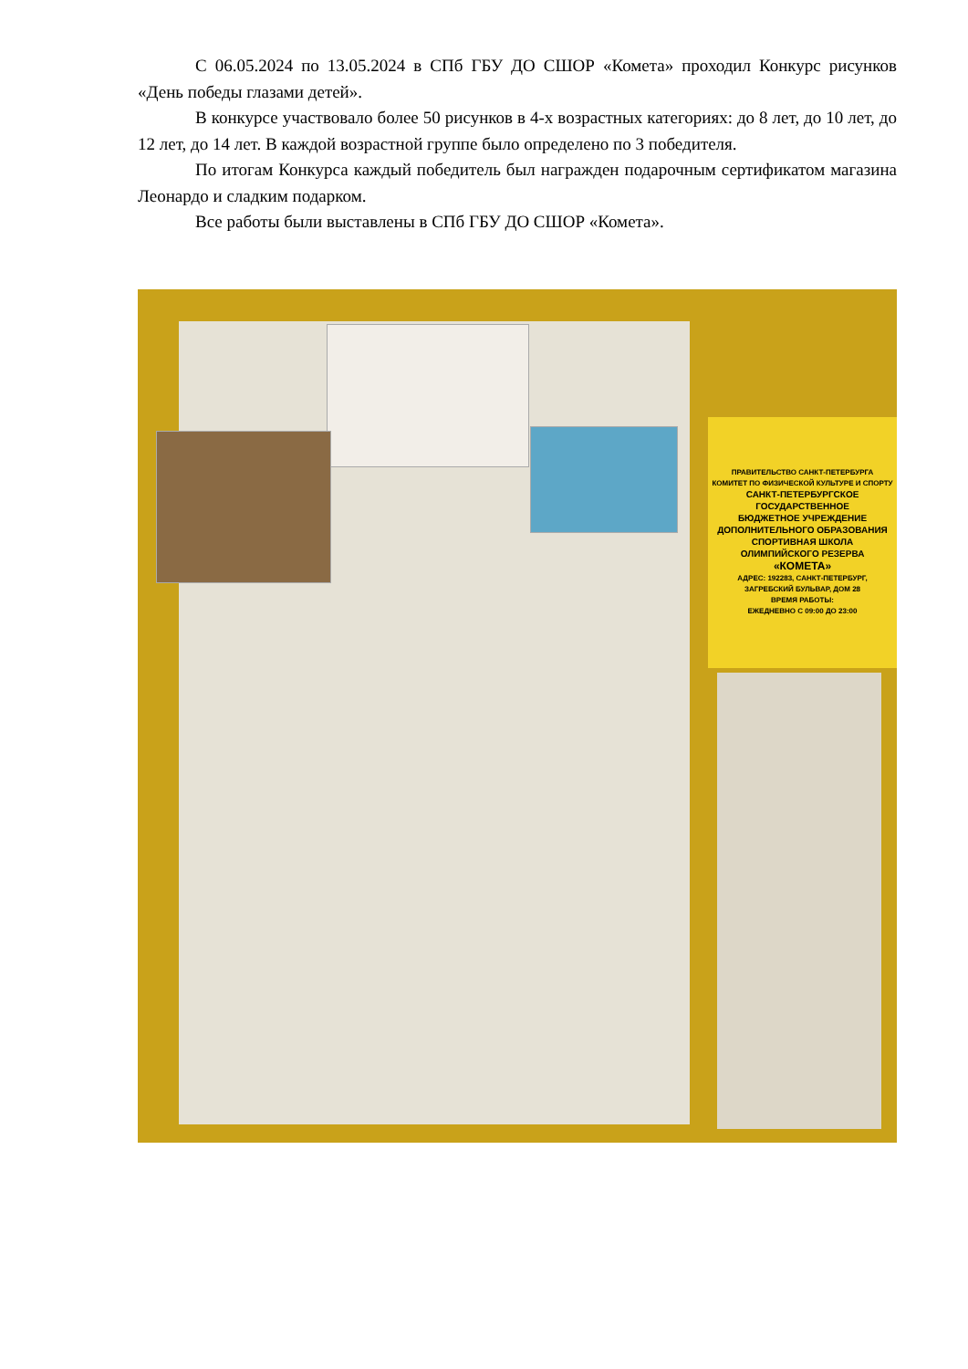С 06.05.2024 по 13.05.2024 в СПб ГБУ ДО СШОР «Комета» проходил Конкурс рисунков «День победы глазами детей».
В конкурсе участвовало более 50 рисунков в 4-х возрастных категориях: до 8 лет, до 10 лет, до 12 лет, до 14 лет. В каждой возрастной группе было определено по 3 победителя.
По итогам Конкурса каждый победитель был награжден подарочным сертификатом магазина Леонардо и сладким подарком.
Все работы были выставлены в СПб ГБУ ДО СШОР «Комета».
ПРАВИТЕЛЬСТВО САНКТ-ПЕТЕРБУРГА
КОМИТЕТ ПО ФИЗИЧЕСКОЙ КУЛЬТУРЕ И СПОРТУ
САНКТ-ПЕТЕРБУРГСКОЕ
ГОСУДАРСТВЕННОЕ
БЮДЖЕТНОЕ УЧРЕЖДЕНИЕ
ДОПОЛНИТЕЛЬНОГО ОБРАЗОВАНИЯ
СПОРТИВНАЯ ШКОЛА
ОЛИМПИЙСКОГО РЕЗЕРВА
«КОМЕТА»
АДРЕС: 192283, САНКТ-ПЕТЕРБУРГ,
ЗАГРЕБСКИЙ БУЛЬВАР, ДОМ 28
ВРЕМЯ РАБОТЫ:
ЕЖЕДНЕВНО С 09:00 ДО 23:00